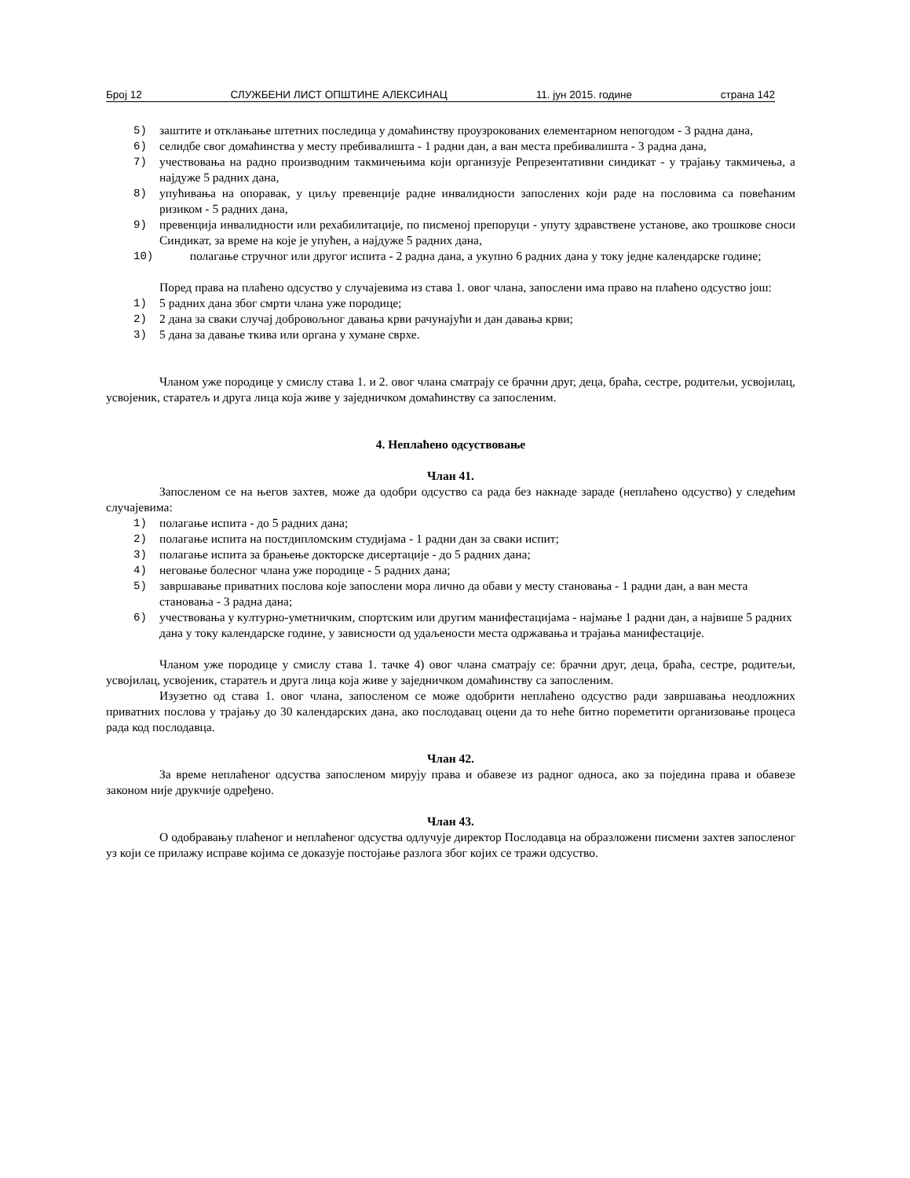Број 12 СЛУЖБЕНИ ЛИСТ ОПШТИНЕ АЛЕКСИНАЦ 11. јун 2015. године страна 142
5) заштите и отклањање штетних последица у домаћинству проузрокованих елементарном непогодом - 3 радна дана,
6) селидбе свог домаћинства у месту пребивалишта - 1 радни дан, а ван места пребивалишта - 3 радна дана,
7) учествовања на радно производним такмичењима који организује Репрезентативни синдикат - у трајању такмичења, а најдуже 5 радних дана,
8) упућивања на опоравак, у циљу превенције радне инвалидности запослених који раде на пословима са повећаним ризиком - 5 радних дана,
9) превенција инвалидности или рехабилитације, по писменој препоруци - упуту здравствене установе, ако трошкове сноси Синдикат, за време на које је упућен, а најдуже 5 радних дана,
10) полагање стручног или другог испита - 2 радна дана, а укупно 6 радних дана у току једне календарске године;
Поред права на плаћено одсуство у случајевима из става 1. овог члана, запослени има право на плаћено одсуство још:
1) 5 радних дана због смрти члана уже породице;
2) 2 дана за сваки случај добровољног давања крви рачунајући и дан давања крви;
3) 5 дана за давање ткива или органа у хумане сврхе.
Чланом уже породице у смислу става 1. и 2. овог члана сматрају се брачни друг, деца, браћа, сестре, родитељи, усвојилац, усвојеник, старатељ и друга лица која живе у заједничком домаћинству са запосленим.
4. Неплаћено одсуствовање
Члан 41.
Запосленом се на његов захтев, може да одобри одсуство са рада без накнаде зараде (неплаћено одсуство) у следећим случајевима:
1) полагање испита - до 5 радних дана;
2) полагање испита на постдипломским студијама - 1 радни дан за сваки испит;
3) полагање испита за брањење докторске дисертације - до 5 радних дана;
4) неговање болесног члана уже породице - 5 радних дана;
5) завршавање приватних послова које запослени мора лично да обави у месту становања - 1 радни дан, а ван места становања - 3 радна дана;
6) учествовања у културно-уметничким, спортским или другим манифестацијама - најмање 1 радни дан, а највише 5 радних дана у току календарске године, у зависности од удаљености места одржавања и трајања манифестације.
Чланом уже породице у смислу става 1. тачке 4) овог члана сматрају се: брачни друг, деца, браћа, сестре, родитељи, усвојилац, усвојеник, старатељ и друга лица која живе у заједничком домаћинству са запосленим.
Изузетно од става 1. овог члана, запосленом се може одобрити неплаћено одсуство ради завршавања неодложних приватних послова у трајању до 30 календарских дана, ако послодавац оцени да то неће битно пореметити организовање процеса рада код послодавца.
Члан 42.
За време неплаћеног одсуства запосленом мирују права и обавезе из радног односа, ако за поједина права и обавезе законом није друкчије одређено.
Члан 43.
О одобравању плаћеног и неплаћеног одсуства одлучује директор Послодавца на образложени писмени захтев запосленог уз који се прилажу исправе којима се доказује постојање разлога због којих се тражи одсуство.